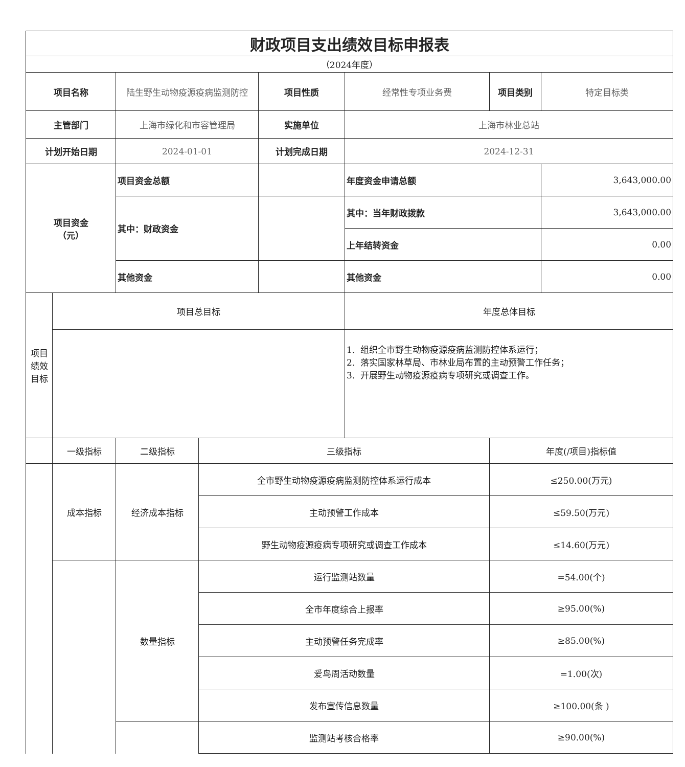| 财政项目支出绩效目标申报表 | | | | | | | |
| （2024年度） | | | | | | | |
| 项目名称 | | 陆生野生动物疫源疫病监测防控 | | 项目性质 | 经常性专项业务费 | 项目类别 | 特定目标类 |
| 主管部门 | | 上海市绿化和市容管理局 | | 实施单位 | 上海市林业总站 | | |
| 计划开始日期 | | 2024-01-01 | | 计划完成日期 | 2024-12-31 | | |
| 项目资金 （元） | | 项目资金总额 | | | 年度资金申请总额 | | 3,643,000.00 |
| | | 其中：财政资金 | | | 其中：当年财政拨款 | | 3,643,000.00 |
| | | | | | 上年结转资金 | | 0.00 |
| | | 其他资金 | | | 其他资金 | | 0.00 |
| 项目 绩效 目标 | 项目总目标 | | | | 年度总体目标 | | |
| | | | | | 1. 组织全市野生动物疫源疫病监测防控体系运行； 2. 落实国家林草局、市林业局布置的主动预警工作任务； 3. 开展野生动物疫源疫病专项研究或调查工作。 | | |
| | 一级指标 | 二级指标 | 三级指标 | | | 年度(/项目)指标值 | |
| | 成本指标 | 经济成本指标 | 全市野生动物疫源疫病监测防控体系运行成本 | | | ≤250.00(万元) | |
| | | | 主动预警工作成本 | | | ≤59.50(万元) | |
| | | | 野生动物疫源疫病专项研究或调查工作成本 | | | ≤14.60(万元) | |
| | | 数量指标 | 运行监测站数量 | | | =54.00(个) | |
| | | | 全市年度综合上报率 | | | ≥95.00(%) | |
| | | | 主动预警任务完成率 | | | ≥85.00(%) | |
| | | | 爱鸟周活动数量 | | | =1.00(次) | |
| | | | 发布宣传信息数量 | | | ≥100.00(条 ) | |
| | | | 监测站考核合格率 | | | ≥90.00(%) | |